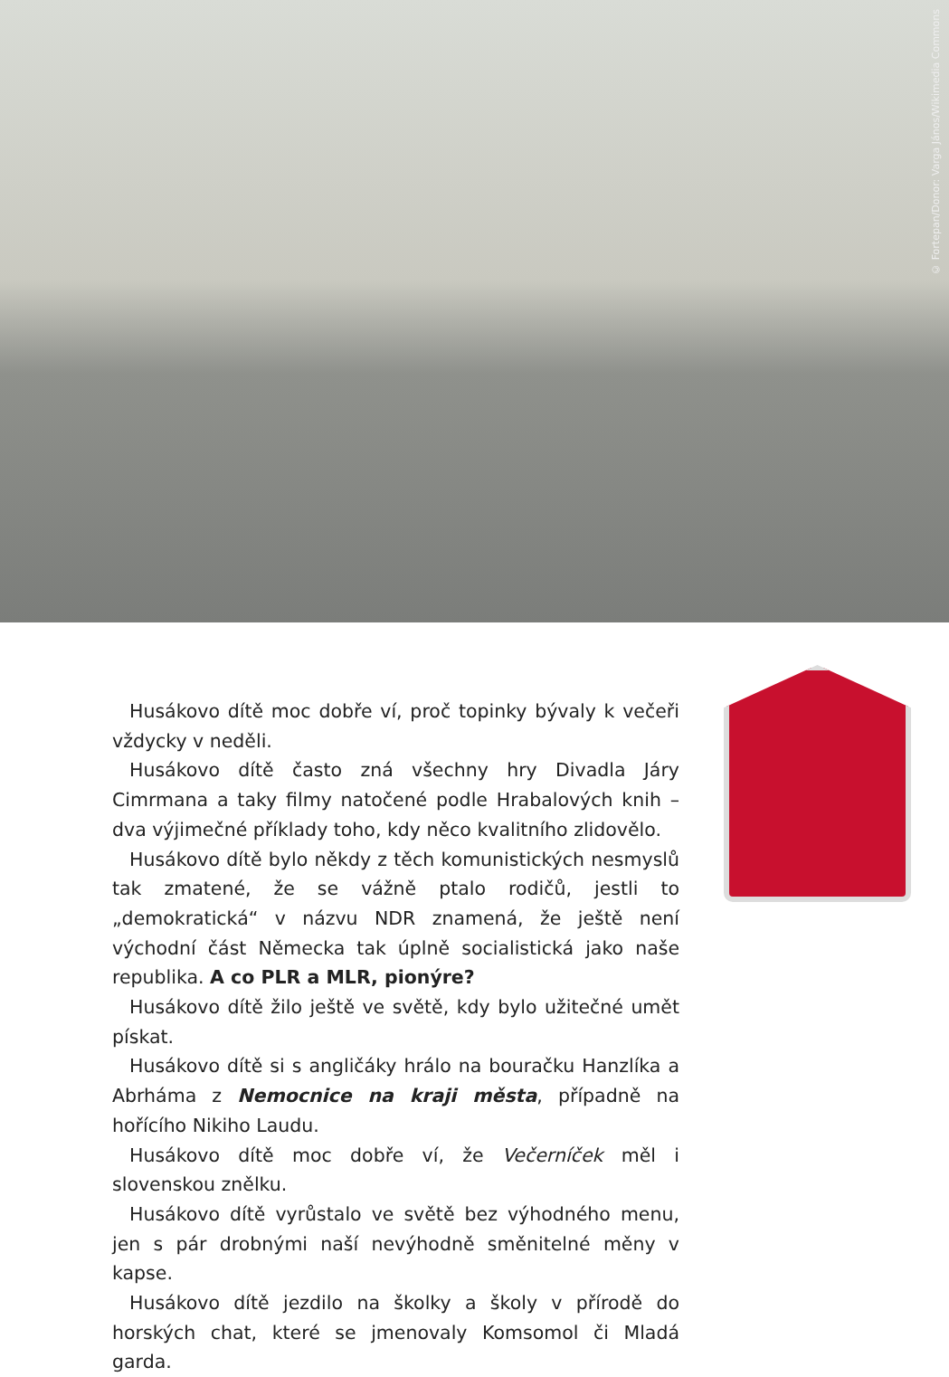© Fortepan/Donor: Varga János/Wikimedia Commons
Husákovo dítě moc dobře ví, proč topinky bývaly k večeři vždycky v neděli.
Husákovo dítě často zná všechny hry Divadla Járy Cimrmana a taky filmy natočené podle Hrabalových knih – dva výjimečné příklady toho, kdy něco kvalitního zlidovělo.
Husákovo dítě bylo někdy z těch komunistických nesmyslů tak zmatené, že se vážně ptalo rodičů, jestli to „demokratická“ v názvu NDR znamená, že ještě není východní část Německa tak úplně socialistická jako naše republika. A co PLR a MLR, pionýre?
Husákovo dítě žilo ještě ve světě, kdy bylo užitečné umět pískat.
Husákovo dítě si s angličáky hrálo na bouračku Hanzlíka a Abrháma z Nemocnice na kraji města, případně na hořícího Nikiho Laudu.
Husákovo dítě moc dobře ví, že Večerníček měl i slovenskou znělku.
Husákovo dítě vyrůstalo ve světě bez výhodného menu, jen s pár drobnými naší nevýhodně směnitelné měny v kapse.
Husákovo dítě jezdilo na školky a školy v přírodě do horských chat, které se jmenovaly Komsomol či Mladá garda.